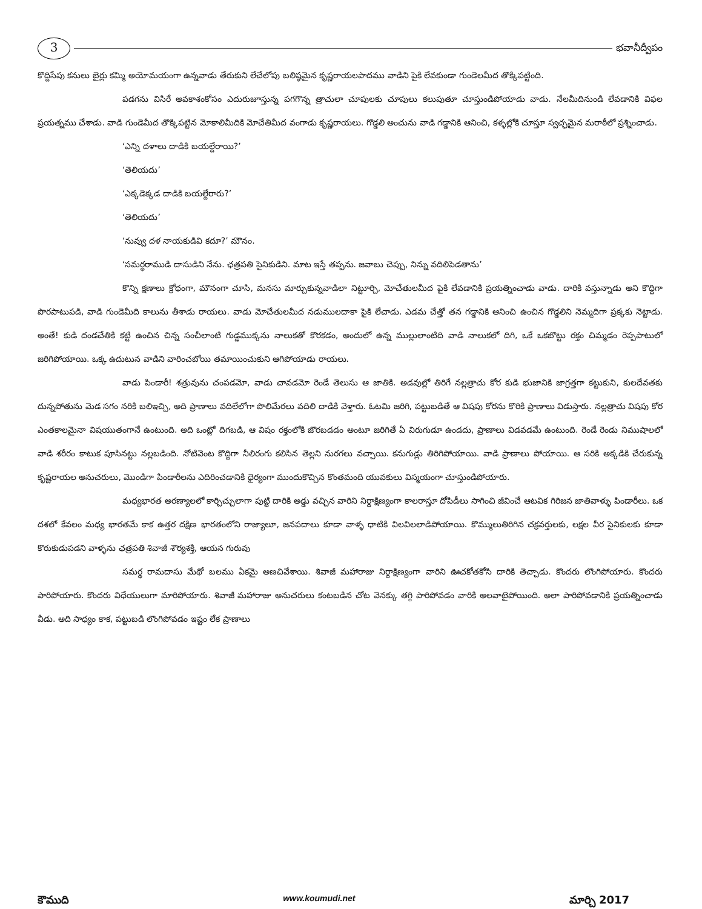3
భవానీద్వీపం
కొద్దిసేపు కనులు బైర్లు కమ్మి అయోమయంగా ఉన్నవాడు తేరుకుని లేచేలోపు బలిష్ఠమైన కృష్ణరాయలపాదము వాడిని పైకి లేవకుండా గుండెలమీద తొక్కిపట్టింది.
పడగను విసిరే అవకాశంకోసం ఎదురుజూస్తున్న పగగొన్న త్రాచులా చూపులకు చూపులు కలుపుతూ చూస్తుండిపోయాడు వాడు. నేలమీదినుండి లేవడానికి విఫల ప్రయత్నము చేశాడు. వాడి గుండెమీద తొక్కిపట్టిన మోకాలిమీదికి మోచేతిమీద వంగాడు కృష్ణరాయలు. గొడ్డలి అంచును వాడి గడ్డానికి ఆనించి, కళ్ళల్లోకి చూస్తూ స్వచ్ఛమైన మరాఠీలో ప్రశ్నించాడు.
‘ఎన్ని దళాలు దాడికి బయల్దేరాయి?’
‘తెలియదు’
‘ఎక్కడెక్కడ దాడికి బయల్దేరారు?’
‘తెలియదు’
‘నువ్వు దళ నాయకుడివి కదూ?’ మౌనం.
‘సమర్ధరాముడి దాసుడిని నేను. ఛత్రపతి సైనికుడిని. మాట ఇస్తే తప్పను. జవాబు చెప్పు, నిన్ను వదిలిపెడతాను’
కొన్ని క్షణాలు క్రోధంగా, మౌనంగా చూసి, మనసు మార్చుకున్నవాడిలా నిట్టూర్చి, మోచేతులమీద పైకి లేవడానికి ప్రయత్నించాడు వాడు. దారికి వస్తున్నాడు అని కొద్దిగా పొరపాటుపడి, వాడి గుండెమీది కాలును తీశాడు రాయలు. వాడు మోచేతులమీద నడుములదాకా పైకి లేచాడు. ఎడమ చేత్తో తన గడ్డానికి ఆనించి ఉంచిన గొడ్డలిని నెమ్మదిగా ప్రక్కకు నెట్టాడు. అంతే! కుడి దండచేతికి కట్టి ఉంచిన చిన్న సంచీలాంటి గుడ్డముక్కను నాలుకతో కొరకడం, అందులో ఉన్న ముల్లులాంటిది వాడి నాలుకలో దిగి, ఒకే ఒకబొట్టు రక్తం చిమ్మడం రెప్పపాటులో జరిగిపోయాయి. ఒక్క ఉదుటున వాడిని వారించబోయి తమాయించుకుని ఆగిపోయాడు రాయలు.
వాడు పిండారీ! శత్రువును చంపడమో, వాడు చావడమో రెండే తెలుసు ఆ జాతికి. అడవుల్లో తిరిగే నల్లత్రాచు కోర కుడి భుజానికి జాగ్రత్తగా కట్టుకుని, కులదేవతకు దున్నపోతును మెడ సగం నరికి బలిఇచ్చి, అది ప్రాణాలు వదిలేలోగా పొలిమేరలు వదిలి దాడికి వెళ్తారు. ఓటమి జరిగి, పట్టుబడితే ఆ విషపు కోరను కొరికి ప్రాణాలు విడుస్తారు. నల్లత్రాచు విషపు కోర ఎంతకాలమైనా విషయుతంగానే ఉంటుంది. అది ఒంట్లో దిగబడి, ఆ విషం రక్తంలోకి జొరబడడం అంటూ జరిగితే ఏ విరుగుడూ ఉండదు, ప్రాణాలు విడవడమే ఉంటుంది. రెండే రెండు నిముషాలలో వాడి శరీరం కాటుక పూసినట్టు నల్లబడింది. నోటివెంట కొద్దిగా నీలిరంగు కలిసిన తెల్లని నురగలు వచ్చాయి. కనుగుడ్లు తిరిగిపోయాయి. వాడి ప్రాణాలు పోయాయి. ఆ సరికి అక్కడికి చేరుకున్న కృష్ణరాయల అనుచరులు, మొండిగా పిండారీలను ఎదిరించడానికి ధైర్యంగా ముందుకొచ్చిన కొంతమంది యువకులు విస్మయంగా చూస్తుండిపోయారు.
మధ్యభారత అరణ్యాలలో కార్చిచ్చులాగా పుట్టి దారికి అడ్డు వచ్చిన వారిని నిర్దాక్షిణ్యంగా కాలరాస్తూ దోపిడీలు సాగించి జీవించే ఆటవిక గిరిజన జాతివాళ్ళు పిండారీలు. ఒక దశలో కేవలం మధ్య భారతమే కాక ఉత్తర దక్షిణ భారతంలోని రాజ్యాలూ, జనపదాలు కూడా వాళ్ళ ధాటికి విలవిలలాడిపోయాయి. కొమ్ములుతిరిగిన చక్రవర్తులకు, లక్షల వీర సైనికులకు కూడా కొరుకుడుపడని వాళ్ళను ఛత్రపతి శివాజీ శౌర్యశక్తి, ఆయన గురువు
సమర్థ రామదాసు మేథో బలము ఏకమై అణచివేశాయి. శివాజీ మహారాజు నిర్దాక్షిణ్యంగా వారిని ఊచకోతకోసి దారికి తెచ్చాడు. కొందరు లొంగిపోయారు. కొందరు పారిపోయారు. కొందరు విధేయులుగా మారిపోయారు. శివాజీ మహారాజు అనుచరులు కంటబడిన చోట వెనక్కు తగ్గి పారిపోవడం వారికి అలవాటైపోయింది. అలా పారిపోవడానికి ప్రయత్నించాడు వీడు. అది సాధ్యం కాక, పట్టుబడి లొంగిపోవడం ఇష్టం లేక ప్రాణాలు
కౌముది www.koumudi.net మార్చి 2017